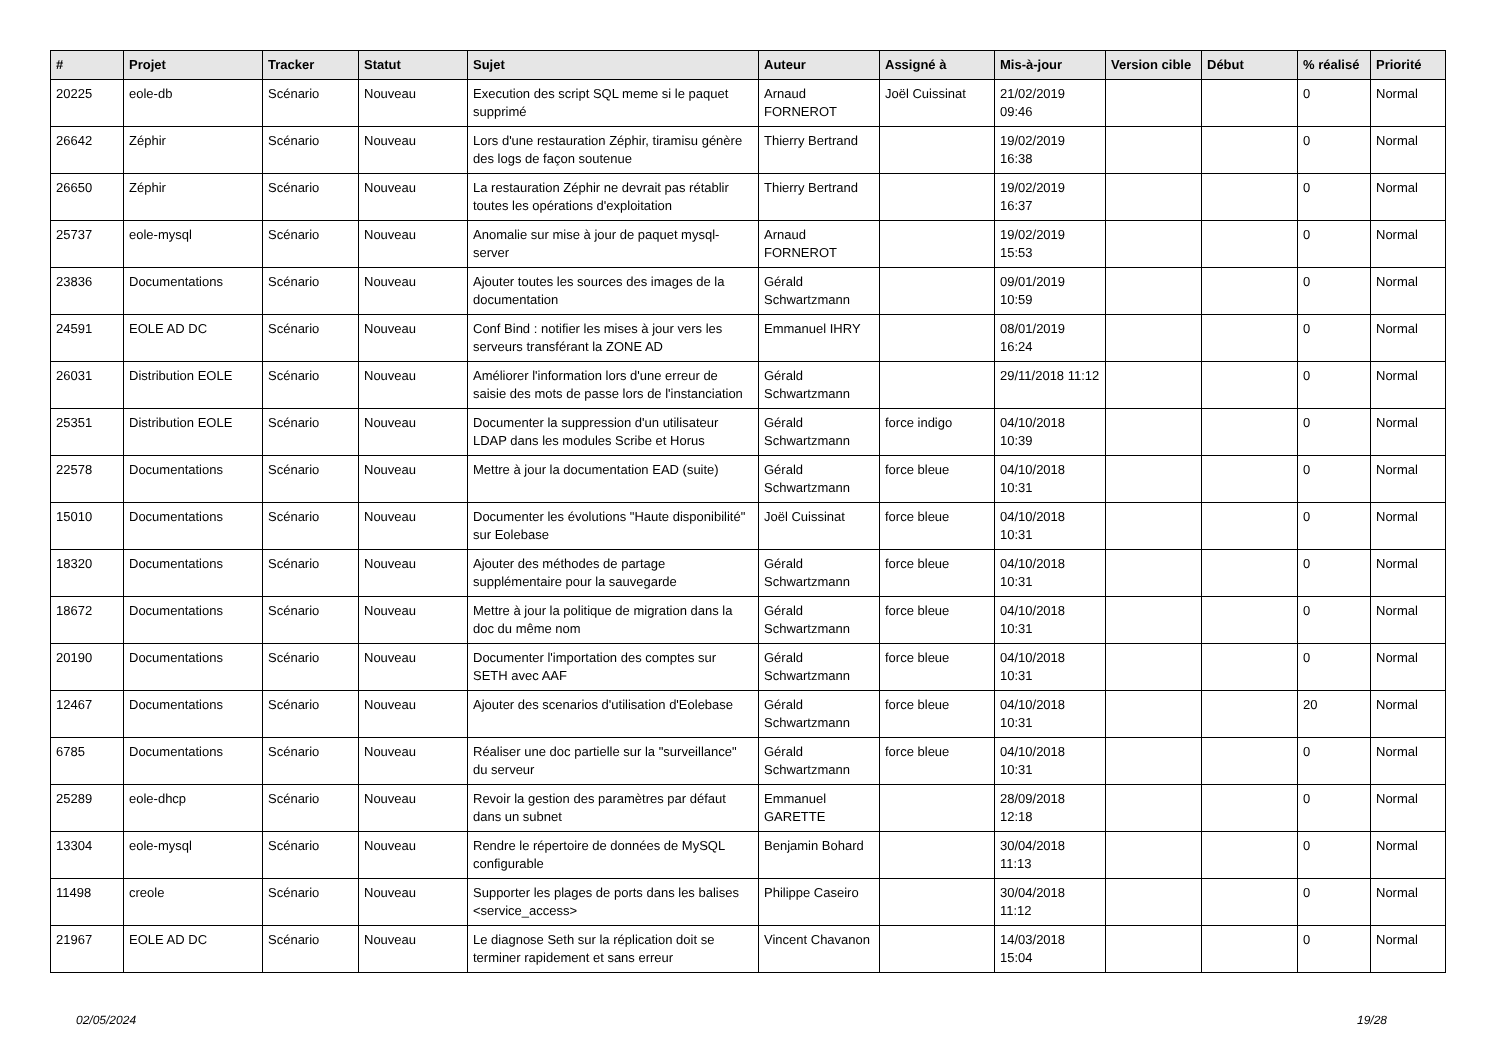| # | Projet | Tracker | Statut | Sujet | Auteur | Assigné à | Mis-à-jour | Version cible | Début | % réalisé | Priorité |
| --- | --- | --- | --- | --- | --- | --- | --- | --- | --- | --- | --- |
| 20225 | eole-db | Scénario | Nouveau | Execution des script SQL meme si le paquet supprimé | Arnaud FORNEROT | Joël Cuissinat | 21/02/2019 09:46 | | | 0 | Normal |
| 26642 | Zéphir | Scénario | Nouveau | Lors d'une restauration Zéphir, tiramisu génère des logs de façon soutenue | Thierry Bertrand | | 19/02/2019 16:38 | | | 0 | Normal |
| 26650 | Zéphir | Scénario | Nouveau | La restauration Zéphir ne devrait pas rétablir toutes les opérations d'exploitation | Thierry Bertrand | | 19/02/2019 16:37 | | | 0 | Normal |
| 25737 | eole-mysql | Scénario | Nouveau | Anomalie sur mise à jour de paquet mysql-server | Arnaud FORNEROT | | 19/02/2019 15:53 | | | 0 | Normal |
| 23836 | Documentations | Scénario | Nouveau | Ajouter toutes les sources des images de la documentation | Gérald Schwartzmann | | 09/01/2019 10:59 | | | 0 | Normal |
| 24591 | EOLE AD DC | Scénario | Nouveau | Conf Bind : notifier les mises à jour vers les serveurs transférant la ZONE AD | Emmanuel IHRY | | 08/01/2019 16:24 | | | 0 | Normal |
| 26031 | Distribution EOLE | Scénario | Nouveau | Améliorer l'information lors d'une erreur de saisie des mots de passe lors de l'instanciation | Gérald Schwartzmann | | 29/11/2018 11:12 | | | 0 | Normal |
| 25351 | Distribution EOLE | Scénario | Nouveau | Documenter la suppression d'un utilisateur LDAP dans les modules Scribe et Horus | Gérald Schwartzmann | force indigo | 04/10/2018 10:39 | | | 0 | Normal |
| 22578 | Documentations | Scénario | Nouveau | Mettre à jour la documentation EAD (suite) | Gérald Schwartzmann | force bleue | 04/10/2018 10:31 | | | 0 | Normal |
| 15010 | Documentations | Scénario | Nouveau | Documenter les évolutions "Haute disponibilité" sur Eolebase | Joël Cuissinat | force bleue | 04/10/2018 10:31 | | | 0 | Normal |
| 18320 | Documentations | Scénario | Nouveau | Ajouter des méthodes de partage supplémentaire pour la sauvegarde | Gérald Schwartzmann | force bleue | 04/10/2018 10:31 | | | 0 | Normal |
| 18672 | Documentations | Scénario | Nouveau | Mettre à jour la politique de migration dans la doc du même nom | Gérald Schwartzmann | force bleue | 04/10/2018 10:31 | | | 0 | Normal |
| 20190 | Documentations | Scénario | Nouveau | Documenter l'importation des comptes sur SETH avec AAF | Gérald Schwartzmann | force bleue | 04/10/2018 10:31 | | | 0 | Normal |
| 12467 | Documentations | Scénario | Nouveau | Ajouter des scenarios d'utilisation d'Eolebase | Gérald Schwartzmann | force bleue | 04/10/2018 10:31 | | | 20 | Normal |
| 6785 | Documentations | Scénario | Nouveau | Réaliser une doc partielle sur la "surveillance" du serveur | Gérald Schwartzmann | force bleue | 04/10/2018 10:31 | | | 0 | Normal |
| 25289 | eole-dhcp | Scénario | Nouveau | Revoir la gestion des paramètres par défaut dans un subnet | Emmanuel GARETTE | | 28/09/2018 12:18 | | | 0 | Normal |
| 13304 | eole-mysql | Scénario | Nouveau | Rendre le répertoire de données de MySQL configurable | Benjamin Bohard | | 30/04/2018 11:13 | | | 0 | Normal |
| 11498 | creole | Scénario | Nouveau | Supporter les plages de ports dans les balises <service_access> | Philippe Caseiro | | 30/04/2018 11:12 | | | 0 | Normal |
| 21967 | EOLE AD DC | Scénario | Nouveau | Le diagnose Seth sur la réplication doit se terminer rapidement et sans erreur | Vincent Chavanon | | 14/03/2018 15:04 | | | 0 | Normal |
02/05/2024 19/28